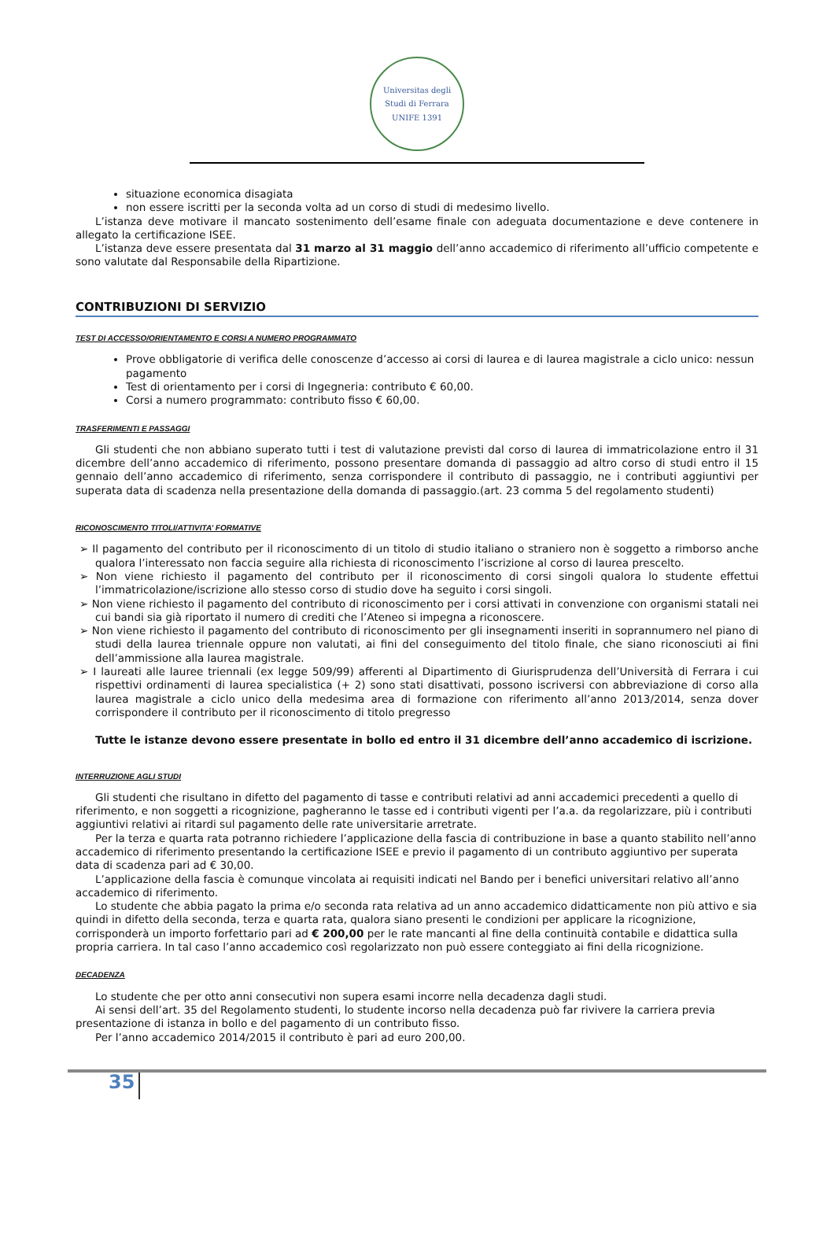Universitas degli Studi di Ferrara
UNIFE 1391
situazione economica disagiata
non essere iscritti per la seconda volta ad un corso di studi di medesimo livello.
L’istanza deve motivare il mancato sostenimento dell’esame finale con adeguata documentazione e deve contenere in allegato la certificazione ISEE.
L’istanza deve essere presentata dal 31 marzo al 31 maggio dell’anno accademico di riferimento all’ufficio competente e sono valutate dal Responsabile della Ripartizione.
CONTRIBUZIONI DI SERVIZIO
TEST DI ACCESSO/ORIENTAMENTO E CORSI A NUMERO PROGRAMMATO
Prove obbligatorie di verifica delle conoscenze d’accesso ai corsi di laurea e di laurea magistrale a ciclo unico: nessun pagamento
Test di orientamento per i corsi di Ingegneria: contributo € 60,00.
Corsi a numero programmato: contributo fisso € 60,00.
TRASFERIMENTI E PASSAGGI
Gli studenti che non abbiano superato tutti i test di valutazione previsti dal corso di laurea di immatricolazione entro il 31 dicembre dell’anno accademico di riferimento, possono presentare domanda di passaggio ad altro corso di studi entro il 15 gennaio dell’anno accademico di riferimento, senza corrispondere il contributo di passaggio, ne i contributi aggiuntivi per superata data di scadenza nella presentazione della domanda di passaggio.(art. 23 comma 5 del regolamento studenti)
RICONOSCIMENTO TITOLI/ATTIVITA’ FORMATIVE
➢ Il pagamento del contributo per il riconoscimento di un titolo di studio italiano o straniero non è soggetto a rimborso anche qualora l’interessato non faccia seguire alla richiesta di riconoscimento l’iscrizione al corso di laurea prescelto.
➢ Non viene richiesto il pagamento del contributo per il riconoscimento di corsi singoli qualora lo studente effettui l’immatricolazione/iscrizione allo stesso corso di studio dove ha seguito i corsi singoli.
➢ Non viene richiesto il pagamento del contributo di riconoscimento per i corsi attivati in convenzione con organismi statali nei cui bandi sia già riportato il numero di crediti che l’Ateneo si impegna a riconoscere.
➢ Non viene richiesto il pagamento del contributo di riconoscimento per gli insegnamenti inseriti in soprannumero nel piano di studi della laurea triennale oppure non valutati, ai fini del conseguimento del titolo finale, che siano riconosciuti ai fini dell’ammissione alla laurea magistrale.
➢ I laureati alle lauree triennali (ex legge 509/99) afferenti al Dipartimento di Giurisprudenza dell’Università di Ferrara i cui rispettivi ordinamenti di laurea specialistica (+ 2) sono stati disattivati, possono iscriversi con abbreviazione di corso alla laurea magistrale a ciclo unico della medesima area di formazione con riferimento all’anno 2013/2014, senza dover corrispondere il contributo per il riconoscimento di titolo pregresso
Tutte le istanze devono essere presentate in bollo ed entro il 31 dicembre dell’anno accademico di iscrizione.
INTERRUZIONE AGLI STUDI
Gli studenti che risultano in difetto del pagamento di tasse e contributi relativi ad anni accademici precedenti a quello di riferimento, e non soggetti a ricognizione, pagheranno le tasse ed i contributi vigenti per l’a.a. da regolarizzare, più i contributi aggiuntivi relativi ai ritardi sul pagamento delle rate universitarie arretrate.
Per la terza e quarta rata potranno richiedere l’applicazione della fascia di contribuzione in base a quanto stabilito nell’anno accademico di riferimento presentando la certificazione ISEE e previo il pagamento di un contributo aggiuntivo per superata data di scadenza pari ad € 30,00.
L’applicazione della fascia è comunque vincolata ai requisiti indicati nel Bando per i benefici universitari relativo all’anno accademico di riferimento.
Lo studente che abbia pagato la prima e/o seconda rata relativa ad un anno accademico didatticamente non più attivo e sia quindi in difetto della seconda, terza e quarta rata, qualora siano presenti le condizioni per applicare la ricognizione, corrisponderà un importo forfettario pari ad € 200,00 per le rate mancanti al fine della continuità contabile e didattica sulla propria carriera. In tal caso l’anno accademico così regolarizzato non può essere conteggiato ai fini della ricognizione.
DECADENZA
Lo studente che per otto anni consecutivi non supera esami incorre nella decadenza dagli studi.
Ai sensi dell’art. 35 del Regolamento studenti, lo studente incorso nella decadenza può far rivivere la carriera previa presentazione di istanza in bollo e del pagamento di un contributo fisso.
Per l’anno accademico 2014/2015 il contributo è pari ad euro 200,00.
35